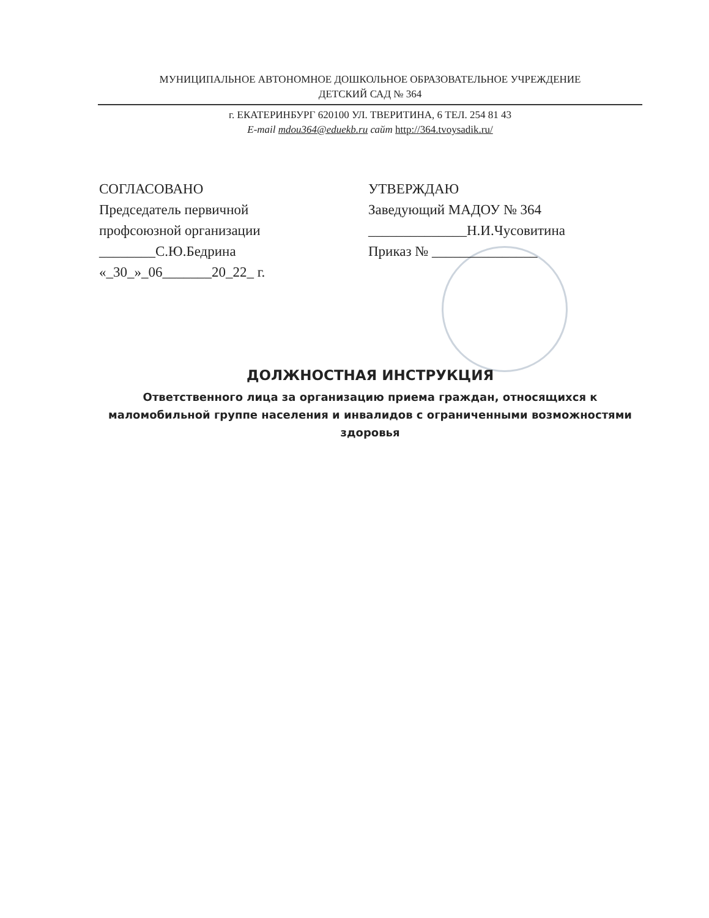МУНИЦИПАЛЬНОЕ АВТОНОМНОЕ ДОШКОЛЬНОЕ ОБРАЗОВАТЕЛЬНОЕ УЧРЕЖДЕНИЕ
ДЕТСКИЙ САД № 364
г. ЕКАТЕРИНБУРГ 620100 УЛ. ТВЕРИТИНА, 6 ТЕЛ. 254 81 43
E-mail mdou364@eduekb.ru сайт http://364.tvoysadik.ru/
СОГЛАСОВАНО
Председатель первичной
профсоюзной организации
________С.Ю.Бедрина
«_30_»_06_______20_22_ г.
УТВЕРЖДАЮ
Заведующий МАДОУ № 364
______________Н.И.Чусовитина
Приказ № _______________
ДОЛЖНОСТНАЯ ИНСТРУКЦИЯ
Ответственного лица за организацию приема граждан, относящихся к маломобильной группе населения и инвалидов с ограниченными возможностями здоровья